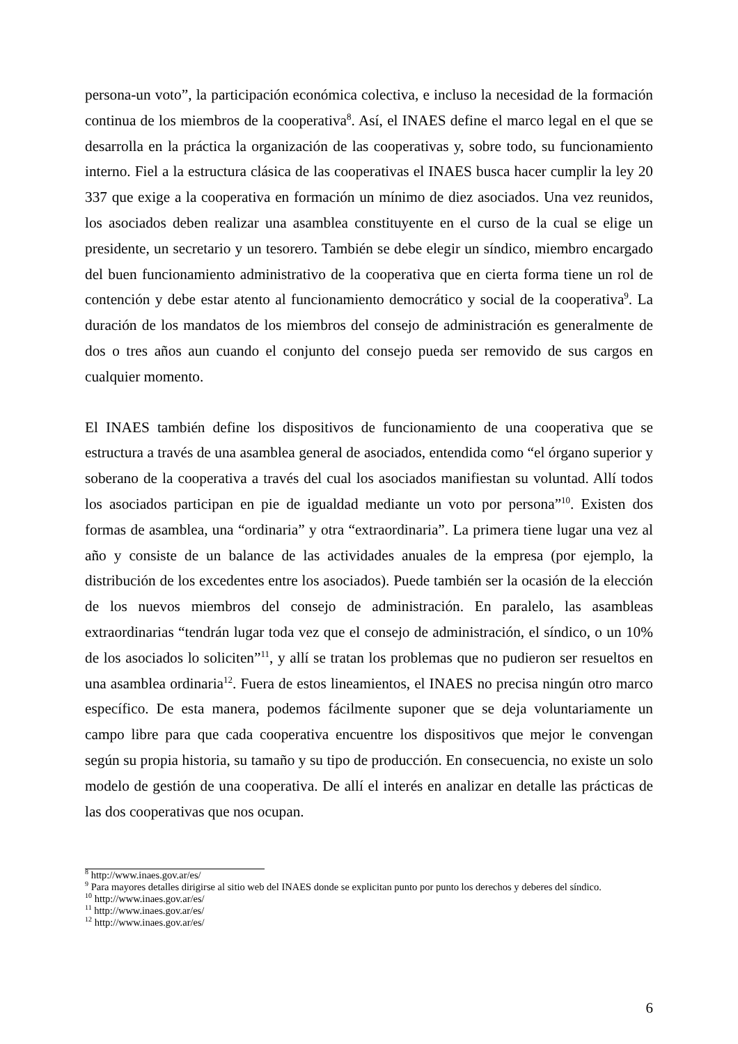persona-un voto”, la participación económica colectiva, e incluso la necesidad de la formación continua de los miembros de la cooperativa<sup>8</sup>. Así, el INAES define el marco legal en el que se desarrolla en la práctica la organización de las cooperativas y, sobre todo, su funcionamiento interno. Fiel a la estructura clásica de las cooperativas el INAES busca hacer cumplir la ley 20 337 que exige a la cooperativa en formación un mínimo de diez asociados. Una vez reunidos, los asociados deben realizar una asamblea constituyente en el curso de la cual se elige un presidente, un secretario y un tesorero. También se debe elegir un síndico, miembro encargado del buen funcionamiento administrativo de la cooperativa que en cierta forma tiene un rol de contención y debe estar atento al funcionamiento democrático y social de la cooperativa<sup>9</sup>. La duración de los mandatos de los miembros del consejo de administración es generalmente de dos o tres años aun cuando el conjunto del consejo pueda ser removido de sus cargos en cualquier momento.
El INAES también define los dispositivos de funcionamiento de una cooperativa que se estructura a través de una asamblea general de asociados, entendida como “el órgano superior y soberano de la cooperativa a través del cual los asociados manifiestan su voluntad. Allí todos los asociados participan en pie de igualdad mediante un voto por persona”<sup>10</sup>. Existen dos formas de asamblea, una “ordinaria” y otra “extraordinaria”. La primera tiene lugar una vez al año y consiste de un balance de las actividades anuales de la empresa (por ejemplo, la distribución de los excedentes entre los asociados). Puede también ser la ocasión de la elección de los nuevos miembros del consejo de administración. En paralelo, las asambleas extraordinarias “tendrán lugar toda vez que el consejo de administración, el síndico, o un 10% de los asociados lo soliciten”<sup>11</sup>, y allí se tratan los problemas que no pudieron ser resueltos en una asamblea ordinaria<sup>12</sup>. Fuera de estos lineamientos, el INAES no precisa ningún otro marco específico. De esta manera, podemos fácilmente suponer que se deja voluntariamente un campo libre para que cada cooperativa encuentre los dispositivos que mejor le convengan según su propia historia, su tamaño y su tipo de producción. En consecuencia, no existe un solo modelo de gestión de una cooperativa. De allí el interés en analizar en detalle las prácticas de las dos cooperativas que nos ocupan.
<sup>8</sup> http://www.inaes.gov.ar/es/
<sup>9</sup> Para mayores detalles dirigirse al sitio web del INAES donde se explicitan punto por punto los derechos y deberes del síndico.
<sup>10</sup> http://www.inaes.gov.ar/es/
<sup>11</sup> http://www.inaes.gov.ar/es/
<sup>12</sup> http://www.inaes.gov.ar/es/
6